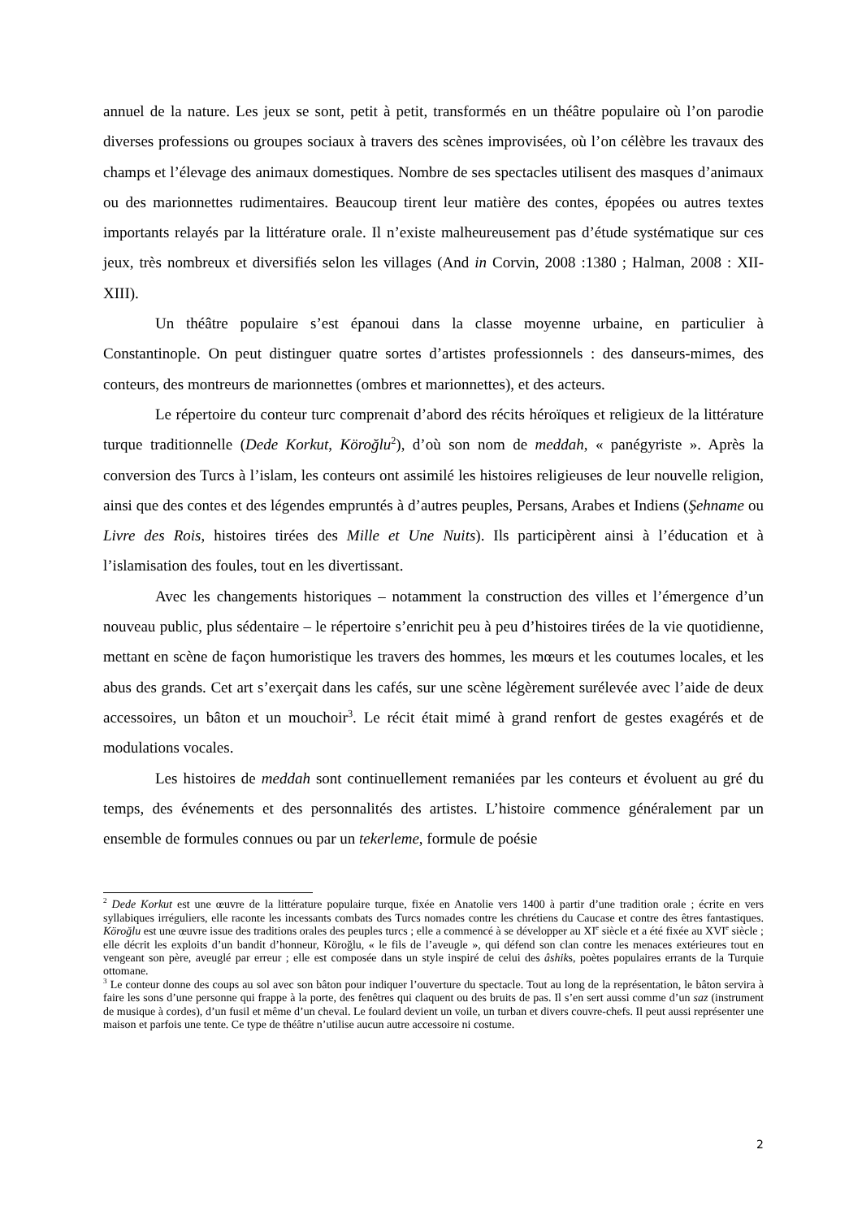annuel de la nature. Les jeux se sont, petit à petit, transformés en un théâtre populaire où l’on parodie diverses professions ou groupes sociaux à travers des scènes improvisées, où l’on célèbre les travaux des champs et l’élevage des animaux domestiques. Nombre de ses spectacles utilisent des masques d’animaux ou des marionnettes rudimentaires. Beaucoup tirent leur matière des contes, épopées ou autres textes importants relayés par la littérature orale. Il n’existe malheureusement pas d’étude systématique sur ces jeux, très nombreux et diversifiés selon les villages (And in Corvin, 2008 :1380 ; Halman, 2008 : XII-XIII).
Un théâtre populaire s’est épanoui dans la classe moyenne urbaine, en particulier à Constantinople. On peut distinguer quatre sortes d’artistes professionnels : des danseurs-mimes, des conteurs, des montreurs de marionnettes (ombres et marionnettes), et des acteurs.
Le répertoire du conteur turc comprenait d’abord des récits héroïques et religieux de la littérature turque traditionnelle (Dede Korkut, Köroğlu<sup>2</sup>), d’où son nom de meddah, « panégyriste ». Après la conversion des Turcs à l’islam, les conteurs ont assimilé les histoires religieuses de leur nouvelle religion, ainsi que des contes et des légendes empruntés à d’autres peuples, Persans, Arabes et Indiens (Şehname ou Livre des Rois, histoires tirées des Mille et Une Nuits). Ils participèrent ainsi à l’éducation et à l’islamisation des foules, tout en les divertissant.
Avec les changements historiques – notamment la construction des villes et l’émergence d’un nouveau public, plus sédentaire – le répertoire s’enrichit peu à peu d’histoires tirées de la vie quotidienne, mettant en scène de façon humoristique les travers des hommes, les mœurs et les coutumes locales, et les abus des grands. Cet art s’exerçait dans les cafés, sur une scène légèrement surélevée avec l’aide de deux accessoires, un bâton et un mouchoir<sup>3</sup>. Le récit était mimé à grand renfort de gestes exagérés et de modulations vocales.
Les histoires de meddah sont continuellement remaniées par les conteurs et évoluent au gré du temps, des événements et des personnalités des artistes. L’histoire commence généralement par un ensemble de formules connues ou par un tekerleme, formule de poésie
<sup>2</sup> Dede Korkut est une œuvre de la littérature populaire turque, fixée en Anatolie vers 1400 à partir d’une tradition orale ; écrite en vers syllabiques irréguliers, elle raconte les incessants combats des Turcs nomades contre les chrétiens du Caucase et contre des êtres fantastiques. Köroğlu est une œuvre issue des traditions orales des peuples turcs ; elle a commencé à se développer au XI<sup>e</sup> siècle et a été fixée au XVI<sup>e</sup> siècle ; elle décrit les exploits d’un bandit d’honneur, Köroğlu, « le fils de l’aveugle », qui défend son clan contre les menaces extérieures tout en vengeant son père, aveuglé par erreur ; elle est composée dans un style inspiré de celui des âshiks, poètes populaires errants de la Turquie ottomane.
<sup>3</sup> Le conteur donne des coups au sol avec son bâton pour indiquer l’ouverture du spectacle. Tout au long de la représentation, le bâton servira à faire les sons d’une personne qui frappe à la porte, des fenêtres qui claquent ou des bruits de pas. Il s’en sert aussi comme d’un saz (instrument de musique à cordes), d’un fusil et même d’un cheval. Le foulard devient un voile, un turban et divers couvre-chefs. Il peut aussi représenter une maison et parfois une tente. Ce type de théâtre n’utilise aucun autre accessoire ni costume.
2